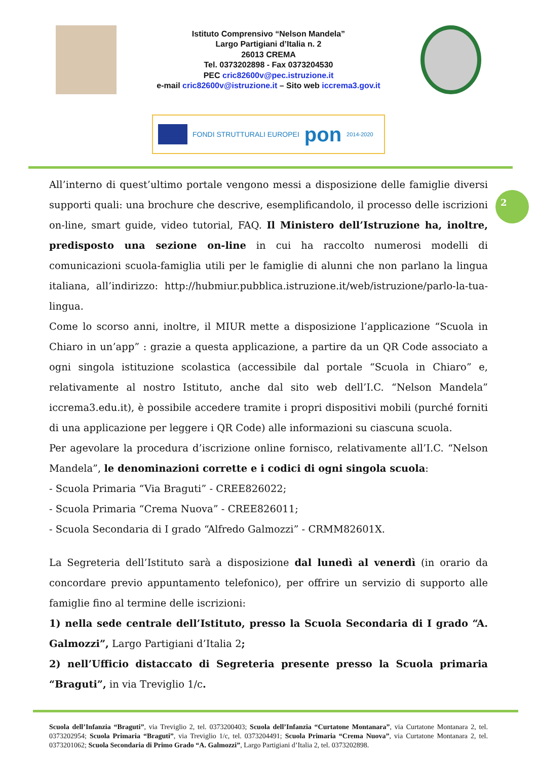Istituto Comprensivo “Nelson Mandela”
Largo Partigiani d’Italia n. 2
26013 CREMA
Tel. 0373202898 - Fax 0373204530
PEC cric82600v@pec.istruzione.it
e-mail cric82600v@istruzione.it – Sito web iccrema3.gov.it
FONDI STRUTTURALI EUROPEI pon 2014-2020
2
All’interno di quest’ultimo portale vengono messi a disposizione delle famiglie diversi supporti quali: una brochure che descrive, esemplificandolo, il processo delle iscrizioni on-line, smart guide, video tutorial, FAQ. Il Ministero dell’Istruzione ha, inoltre, predisposto una sezione on-line in cui ha raccolto numerosi modelli di comunicazioni scuola-famiglia utili per le famiglie di alunni che non parlano la lingua italiana, all’indirizzo: http://hubmiur.pubblica.istruzione.it/web/istruzione/parlo-la-tua-lingua.
Come lo scorso anni, inoltre, il MIUR mette a disposizione l’applicazione “Scuola in Chiaro in un’app” : grazie a questa applicazione, a partire da un QR Code associato a ogni singola istituzione scolastica (accessibile dal portale “Scuola in Chiaro” e, relativamente al nostro Istituto, anche dal sito web dell’I.C. “Nelson Mandela” iccrema3.edu.it), è possibile accedere tramite i propri dispositivi mobili (purché forniti di una applicazione per leggere i QR Code) alle informazioni su ciascuna scuola.
Per agevolare la procedura d’iscrizione online fornisco, relativamente all’I.C. “Nelson Mandela”, le denominazioni corrette e i codici di ogni singola scuola:
- Scuola Primaria “Via Braguti” - CREE826022;
- Scuola Primaria “Crema Nuova” - CREE826011;
- Scuola Secondaria di I grado “Alfredo Galmozzi” - CRMM82601X.
La Segreteria dell’Istituto sarà a disposizione dal lunedì al venerdì (in orario da concordare previo appuntamento telefonico), per offrire un servizio di supporto alle famiglie fino al termine delle iscrizioni:
1) nella sede centrale dell’Istituto, presso la Scuola Secondaria di I grado “A. Galmozzi”, Largo Partigiani d’Italia 2;
2) nell’Ufficio distaccato di Segreteria presente presso la Scuola primaria “Braguti”, in via Treviglio 1/c.
Scuola dell’Infanzia “Braguti”, via Treviglio 2, tel. 0373200403; Scuola dell’Infanzia “Curtatone Montanara”, via Curtatone Montanara 2, tel. 0373202954; Scuola Primaria “Braguti”, via Treviglio 1/c, tel. 0373204491; Scuola Primaria “Crema Nuova”, via Curtatone Montanara 2, tel. 0373201062; Scuola Secondaria di Primo Grado “A. Galmozzi”, Largo Partigiani d’Italia 2, tel. 0373202898.